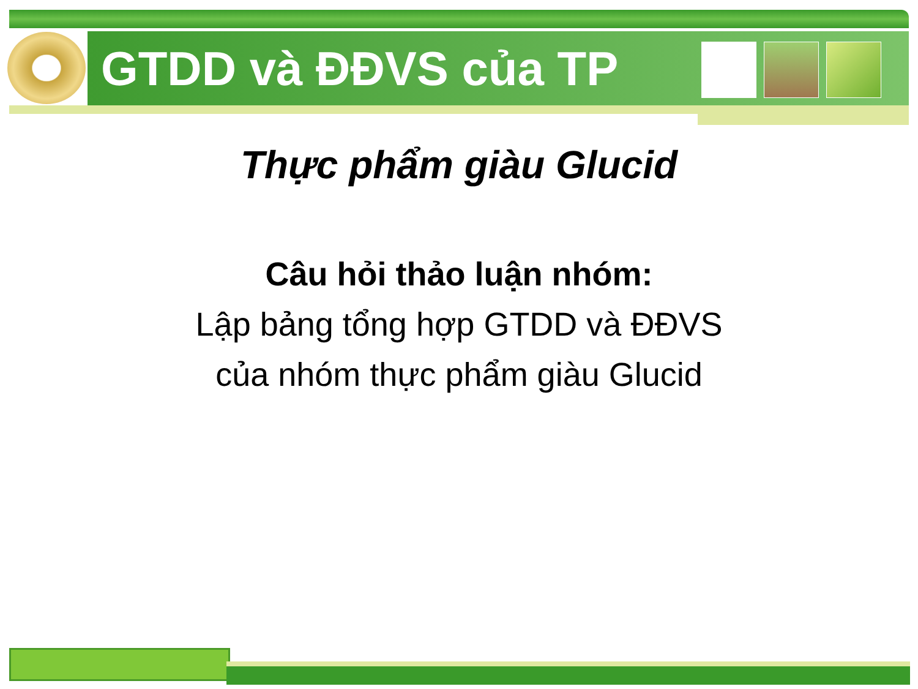GTDD và ĐĐVS của TP
Thực phẩm giàu Glucid
Câu hỏi thảo luận nhóm:
Lập bảng tổng hợp GTDD và ĐĐVS
của nhóm thực phẩm giàu Glucid